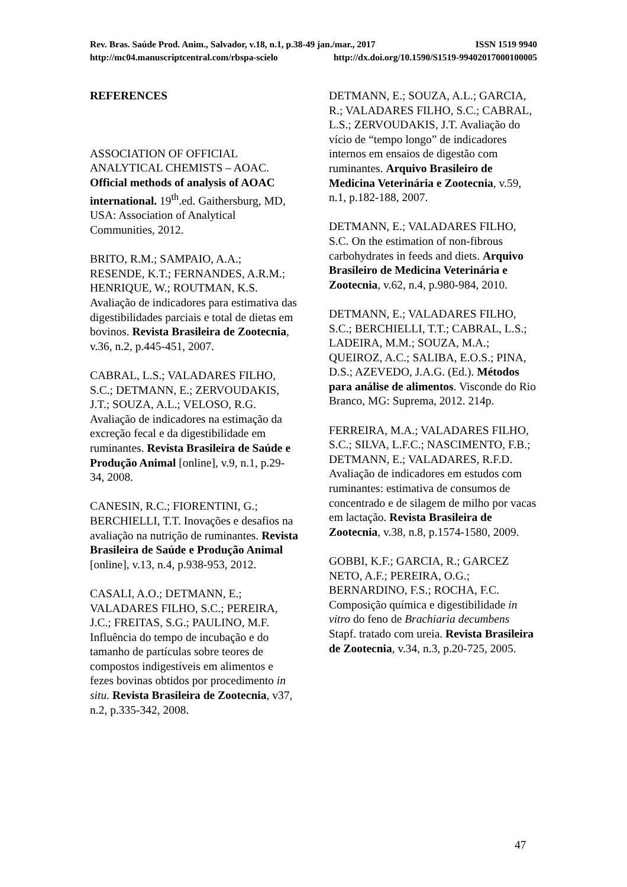Rev. Bras. Saúde Prod. Anim., Salvador, v.18, n.1, p.38-49 jan./mar., 2017 ISSN 1519 9940
http://mc04.manuscriptcentral.com/rbspa-scielo http://dx.doi.org/10.1590/S1519-99402017000100005
REFERENCES
ASSOCIATION OF OFFICIAL ANALYTICAL CHEMISTS – AOAC. Official methods of analysis of AOAC international. 19<sup>th</sup>.ed. Gaithersburg, MD, USA: Association of Analytical Communities, 2012.
BRITO, R.M.; SAMPAIO, A.A.; RESENDE, K.T.; FERNANDES, A.R.M.; HENRIQUE, W.; ROUTMAN, K.S. Avaliação de indicadores para estimativa das digestibilidades parciais e total de dietas em bovinos. Revista Brasileira de Zootecnia, v.36, n.2, p.445-451, 2007.
CABRAL, L.S.; VALADARES FILHO, S.C.; DETMANN, E.; ZERVOUDAKIS, J.T.; SOUZA, A.L.; VELOSO, R.G. Avaliação de indicadores na estimação da excreção fecal e da digestibilidade em ruminantes. Revista Brasileira de Saúde e Produção Animal [online], v.9, n.1, p.29-34, 2008.
CANESIN, R.C.; FIORENTINI, G.; BERCHIELLI, T.T. Inovações e desafios na avaliação na nutrição de ruminantes. Revista Brasileira de Saúde e Produção Animal [online], v.13, n.4, p.938-953, 2012.
CASALI, A.O.; DETMANN, E.; VALADARES FILHO, S.C.; PEREIRA, J.C.; FREITAS, S.G.; PAULINO, M.F. Influência do tempo de incubação e do tamanho de partículas sobre teores de compostos indigestíveis em alimentos e fezes bovinas obtidos por procedimento in situ. Revista Brasileira de Zootecnia, v37, n.2, p.335-342, 2008.
DETMANN, E.; SOUZA, A.L.; GARCIA, R.; VALADARES FILHO, S.C.; CABRAL, L.S.; ZERVOUDAKIS, J.T. Avaliação do vício de “tempo longo” de indicadores internos em ensaios de digestão com ruminantes. Arquivo Brasileiro de Medicina Veterinária e Zootecnia, v.59, n.1, p.182-188, 2007.
DETMANN, E.; VALADARES FILHO, S.C. On the estimation of non-fibrous carbohydrates in feeds and diets. Arquivo Brasileiro de Medicina Veterinária e Zootecnia, v.62, n.4, p.980-984, 2010.
DETMANN, E.; VALADARES FILHO, S.C.; BERCHIELLI, T.T.; CABRAL, L.S.; LADEIRA, M.M.; SOUZA, M.A.; QUEIROZ, A.C.; SALIBA, E.O.S.; PINA, D.S.; AZEVEDO, J.A.G. (Ed.). Métodos para análise de alimentos. Visconde do Rio Branco, MG: Suprema, 2012. 214p.
FERREIRA, M.A.; VALADARES FILHO, S.C.; SILVA, L.F.C.; NASCIMENTO, F.B.; DETMANN, E.; VALADARES, R.F.D. Avaliação de indicadores em estudos com ruminantes: estimativa de consumos de concentrado e de silagem de milho por vacas em lactação. Revista Brasileira de Zootecnia, v.38, n.8, p.1574-1580, 2009.
GOBBI, K.F.; GARCIA, R.; GARCEZ NETO, A.F.; PEREIRA, O.G.; BERNARDINO, F.S.; ROCHA, F.C. Composição química e digestibilidade in vitro do feno de Brachiaria decumbens Stapf. tratado com ureia. Revista Brasileira de Zootecnia, v.34, n.3, p.20-725, 2005.
47